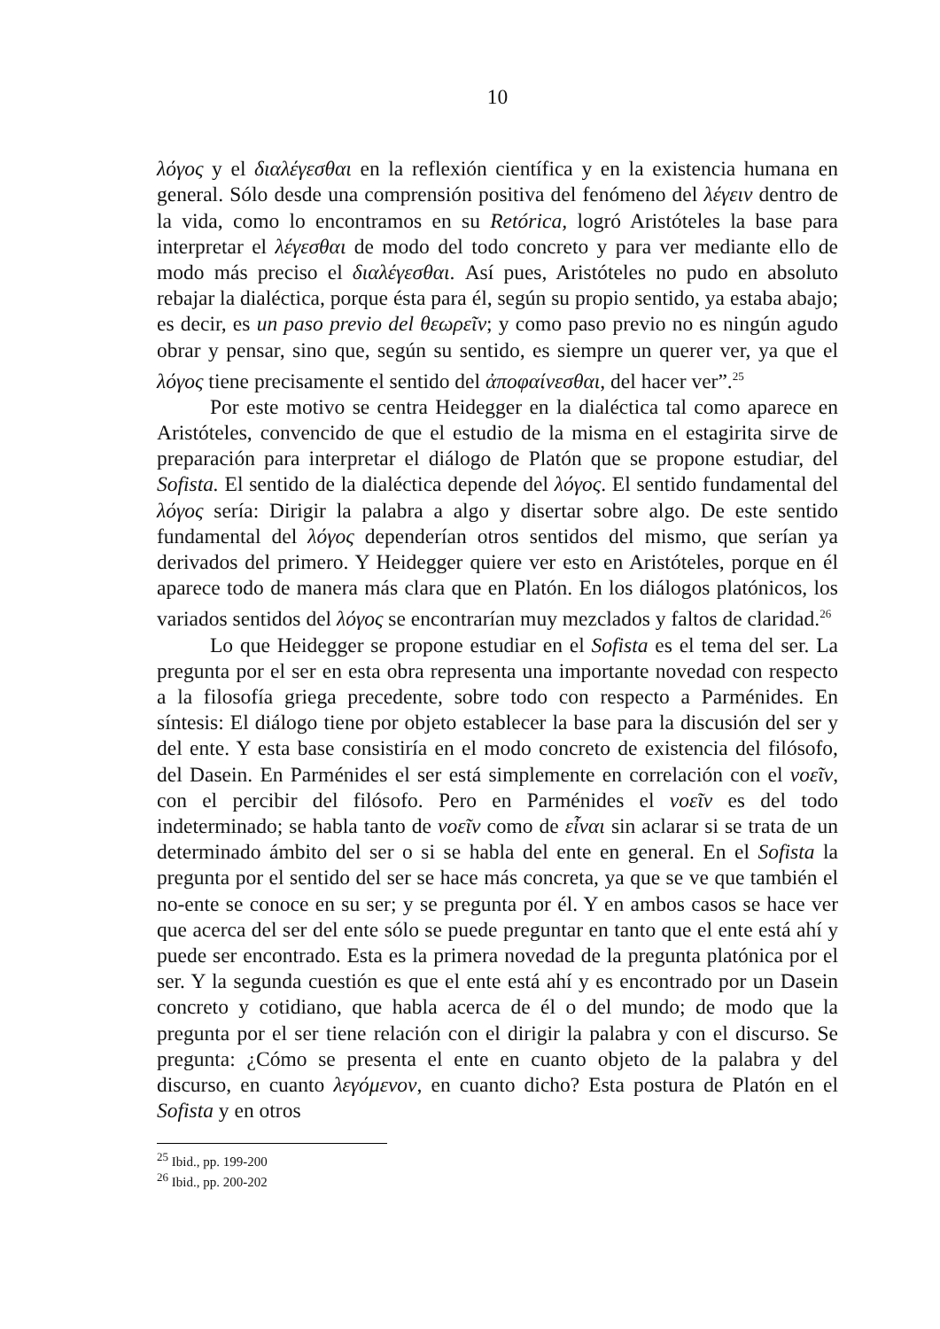10
λόγος y el διαλέγεσθαι en la reflexión científica y en la existencia humana en general. Sólo desde una comprensión positiva del fenómeno del λέγειν dentro de la vida, como lo encontramos en su Retórica, logró Aristóteles la base para interpretar el λέγεσθαι de modo del todo concreto y para ver mediante ello de modo más preciso el διαλέγεσθαι. Así pues, Aristóteles no pudo en absoluto rebajar la dialéctica, porque ésta para él, según su propio sentido, ya estaba abajo; es decir, es un paso previo del θεωρεῖν; y como paso previo no es ningún agudo obrar y pensar, sino que, según su sentido, es siempre un querer ver, ya que el λόγος tiene precisamente el sentido del ἀποφαίνεσθαι, del hacer ver”.<sup>25</sup>
Por este motivo se centra Heidegger en la dialéctica tal como aparece en Aristóteles, convencido de que el estudio de la misma en el estagirita sirve de preparación para interpretar el diálogo de Platón que se propone estudiar, del Sofista. El sentido de la dialéctica depende del λόγος. El sentido fundamental del λόγος sería: Dirigir la palabra a algo y disertar sobre algo. De este sentido fundamental del λόγος dependerían otros sentidos del mismo, que serían ya derivados del primero. Y Heidegger quiere ver esto en Aristóteles, porque en él aparece todo de manera más clara que en Platón. En los diálogos platónicos, los variados sentidos del λόγος se encontrarían muy mezclados y faltos de claridad.<sup>26</sup>
Lo que Heidegger se propone estudiar en el Sofista es el tema del ser. La pregunta por el ser en esta obra representa una importante novedad con respecto a la filosofía griega precedente, sobre todo con respecto a Parménides. En síntesis: El diálogo tiene por objeto establecer la base para la discusión del ser y del ente. Y esta base consistiría en el modo concreto de existencia del filósofo, del Dasein. En Parménides el ser está simplemente en correlación con el νοεῖν, con el percibir del filósofo. Pero en Parménides el νοεῖν es del todo indeterminado; se habla tanto de νοεῖν como de εἶναι sin aclarar si se trata de un determinado ámbito del ser o si se habla del ente en general. En el Sofista la pregunta por el sentido del ser se hace más concreta, ya que se ve que también el no-ente se conoce en su ser; y se pregunta por él. Y en ambos casos se hace ver que acerca del ser del ente sólo se puede preguntar en tanto que el ente está ahí y puede ser encontrado. Esta es la primera novedad de la pregunta platónica por el ser. Y la segunda cuestión es que el ente está ahí y es encontrado por un Dasein concreto y cotidiano, que habla acerca de él o del mundo; de modo que la pregunta por el ser tiene relación con el dirigir la palabra y con el discurso. Se pregunta: ¿Cómo se presenta el ente en cuanto objeto de la palabra y del discurso, en cuanto λεγόμενον, en cuanto dicho? Esta postura de Platón en el Sofista y en otros
<sup>25</sup> Ibid., pp. 199-200
<sup>26</sup> Ibid., pp. 200-202